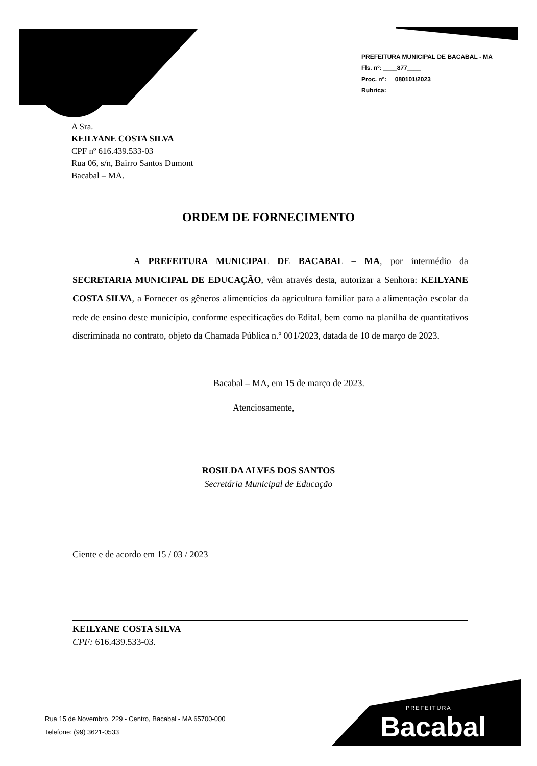PREFEITURA MUNICIPAL DE BACABAL - MA
Fls. nº: ____877____
Proc. nº: __080101/2023__
Rubrica: ________
A Sra.
KEILYANE COSTA SILVA
CPF nº 616.439.533-03
Rua 06, s/n, Bairro Santos Dumont
Bacabal – MA.
ORDEM DE FORNECIMENTO
A PREFEITURA MUNICIPAL DE BACABAL – MA, por intermédio da SECRETARIA MUNICIPAL DE EDUCAÇÃO, vêm através desta, autorizar a Senhora: KEILYANE COSTA SILVA, a Fornecer os gêneros alimentícios da agricultura familiar para a alimentação escolar da rede de ensino deste município, conforme especificações do Edital, bem como na planilha de quantitativos discriminada no contrato, objeto da Chamada Pública n.º 001/2023, datada de 10 de março de 2023.
Bacabal – MA, em 15 de março de 2023.
Atenciosamente,
ROSILDA ALVES DOS SANTOS
Secretária Municipal de Educação
Ciente e de acordo em 15 / 03 / 2023
KEILYANE COSTA SILVA
CPF: 616.439.533-03.
Rua 15 de Novembro, 229 - Centro, Bacabal - MA 65700-000
Telefone: (99) 3621-0533
PREFEITURA
Bacabal